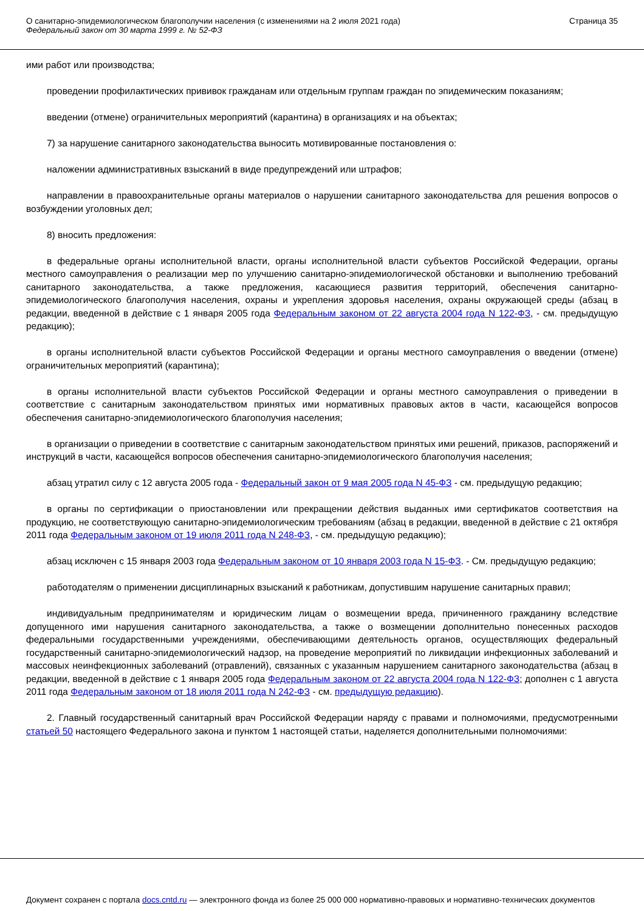О санитарно-эпидемиологическом благополучии населения (с изменениями на 2 июля 2021 года)
Федеральный закон от 30 марта 1999 г. № 52-ФЗ
Страница 35
ими работ или производства;
проведении профилактических прививок гражданам или отдельным группам граждан по эпидемическим показаниям;
введении (отмене) ограничительных мероприятий (карантина) в организациях и на объектах;
7) за нарушение санитарного законодательства выносить мотивированные постановления о:
наложении административных взысканий в виде предупреждений или штрафов;
направлении в правоохранительные органы материалов о нарушении санитарного законодательства для решения вопросов о возбуждении уголовных дел;
8) вносить предложения:
в федеральные органы исполнительной власти, органы исполнительной власти субъектов Российской Федерации, органы местного самоуправления о реализации мер по улучшению санитарно-эпидемиологической обстановки и выполнению требований санитарного законодательства, а также предложения, касающиеся развития территорий, обеспечения санитарно-эпидемиологического благополучия населения, охраны и укрепления здоровья населения, охраны окружающей среды (абзац в редакции, введенной в действие с 1 января 2005 года Федеральным законом от 22 августа 2004 года N 122-ФЗ, - см. предыдущую редакцию);
в органы исполнительной власти субъектов Российской Федерации и органы местного самоуправления о введении (отмене) ограничительных мероприятий (карантина);
в органы исполнительной власти субъектов Российской Федерации и органы местного самоуправления о приведении в соответствие с санитарным законодательством принятых ими нормативных правовых актов в части, касающейся вопросов обеспечения санитарно-эпидемиологического благополучия населения;
в организации о приведении в соответствие с санитарным законодательством принятых ими решений, приказов, распоряжений и инструкций в части, касающейся вопросов обеспечения санитарно-эпидемиологического благополучия населения;
абзац утратил силу с 12 августа 2005 года - Федеральный закон от 9 мая 2005 года N 45-ФЗ - см. предыдущую редакцию;
в органы по сертификации о приостановлении или прекращении действия выданных ими сертификатов соответствия на продукцию, не соответствующую санитарно-эпидемиологическим требованиям (абзац в редакции, введенной в действие с 21 октября 2011 года Федеральным законом от 19 июля 2011 года N 248-ФЗ, - см. предыдущую редакцию);
абзац исключен с 15 января 2003 года Федеральным законом от 10 января 2003 года N 15-ФЗ. - См. предыдущую редакцию;
работодателям о применении дисциплинарных взысканий к работникам, допустившим нарушение санитарных правил;
индивидуальным предпринимателям и юридическим лицам о возмещении вреда, причиненного гражданину вследствие допущенного ими нарушения санитарного законодательства, а также о возмещении дополнительно понесенных расходов федеральными государственными учреждениями, обеспечивающими деятельность органов, осуществляющих федеральный государственный санитарно-эпидемиологический надзор, на проведение мероприятий по ликвидации инфекционных заболеваний и массовых неинфекционных заболеваний (отравлений), связанных с указанным нарушением санитарного законодательства (абзац в редакции, введенной в действие с 1 января 2005 года Федеральным законом от 22 августа 2004 года N 122-ФЗ; дополнен с 1 августа 2011 года Федеральным законом от 18 июля 2011 года N 242-ФЗ - см. предыдущую редакцию).
2. Главный государственный санитарный врач Российской Федерации наряду с правами и полномочиями, предусмотренными статьей 50 настоящего Федерального закона и пунктом 1 настоящей статьи, наделяется дополнительными полномочиями:
Документ сохранен с портала docs.cntd.ru — электронного фонда из более 25 000 000 нормативно-правовых и нормативно-технических документов